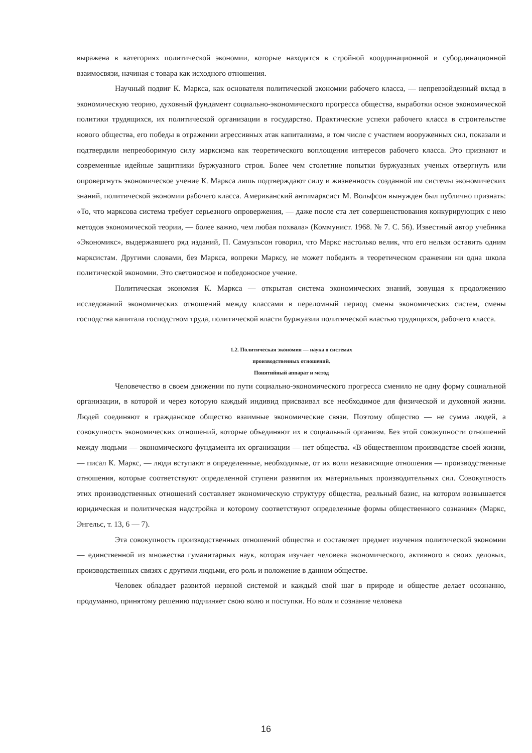выражена в категориях политической экономии, которые находятся в стройной координационной и субординационной взаимосвязи, начиная с товара как исходного отношения.
Научный подвиг К. Маркса, как основателя политической экономии рабочего класса, — непревзойденный вклад в экономическую теорию, духовный фундамент социально-экономического прогресса общества, выработки основ экономической политики трудящихся, их политической организации в государство. Практические успехи рабочего класса в строительстве нового общества, его победы в отражении агрессивных атак капитализма, в том числе с участием вооруженных сил, показали и подтвердили непреоборимую силу марксизма как теоретического воплощения интересов рабочего класса. Это признают и современные идейные защитники буржуазного строя. Более чем столетние попытки буржуазных ученых отвергнуть или опровергнуть экономическое учение К. Маркса лишь подтверждают силу и жизненность созданной им системы экономических знаний, политической экономии рабочего класса. Американский антимарксист М. Вольфсон вынужден был публично признать: «То, что марксова система требует серьезного опровержения, — даже после ста лет совершенствования конкурирующих с нею методов экономической теории, — более важно, чем любая похвала» (Коммунист. 1968. № 7. С. 56). Известный автор учебника «Экономикс», выдержавшего ряд изданий, П. Самуэльсон говорил, что Маркс настолько велик, что его нельзя оставить одним марксистам. Другими словами, без Маркса, вопреки Марксу, не может победить в теоретическом сражении ни одна школа политической экономии. Это светоносное и победоносное учение.
Политическая экономия К. Маркса — открытая система экономических знаний, зовущая к продолжению исследований экономических отношений между классами в переломный период смены экономических систем, смены господства капитала господством труда, политической власти буржуазии политической властью трудящихся, рабочего класса.
1.2. Политическая экономия — наука о системах
производственных отношений.
Понятийный аппарат и метод
Человечество в своем движении по пути социально-экономического прогресса сменило не одну форму социальной организации, в которой и через которую каждый индивид присваивал все необходимое для физической и духовной жизни. Людей соединяют в гражданское общество взаимные экономические связи. Поэтому общество — не сумма людей, а совокупность экономических отношений, которые объединяют их в социальный организм. Без этой совокупности отношений между людьми — экономического фундамента их организации — нет общества. «В общественном производстве своей жизни, — писал К. Маркс, — люди вступают в определенные, необходимые, от их воли независящие отношения — производственные отношения, которые соответствуют определенной ступени развития их материальных производительных сил. Совокупность этих производственных отношений составляет экономическую структуру общества, реальный базис, на котором возвышается юридическая и политическая надстройка и которому соответствуют определенные формы общественного сознания» (Маркс, Энгельс, т. 13, 6 — 7).
Эта совокупность производственных отношений общества и составляет предмет изучения политической экономии — единственной из множества гуманитарных наук, которая изучает человека экономического, активного в своих деловых, производственных связях с другими людьми, его роль и положение в данном обществе.
Человек обладает развитой нервной системой и каждый свой шаг в природе и обществе делает осознанно, продуманно, принятому решению подчиняет свою волю и поступки. Но воля и сознание человека
16